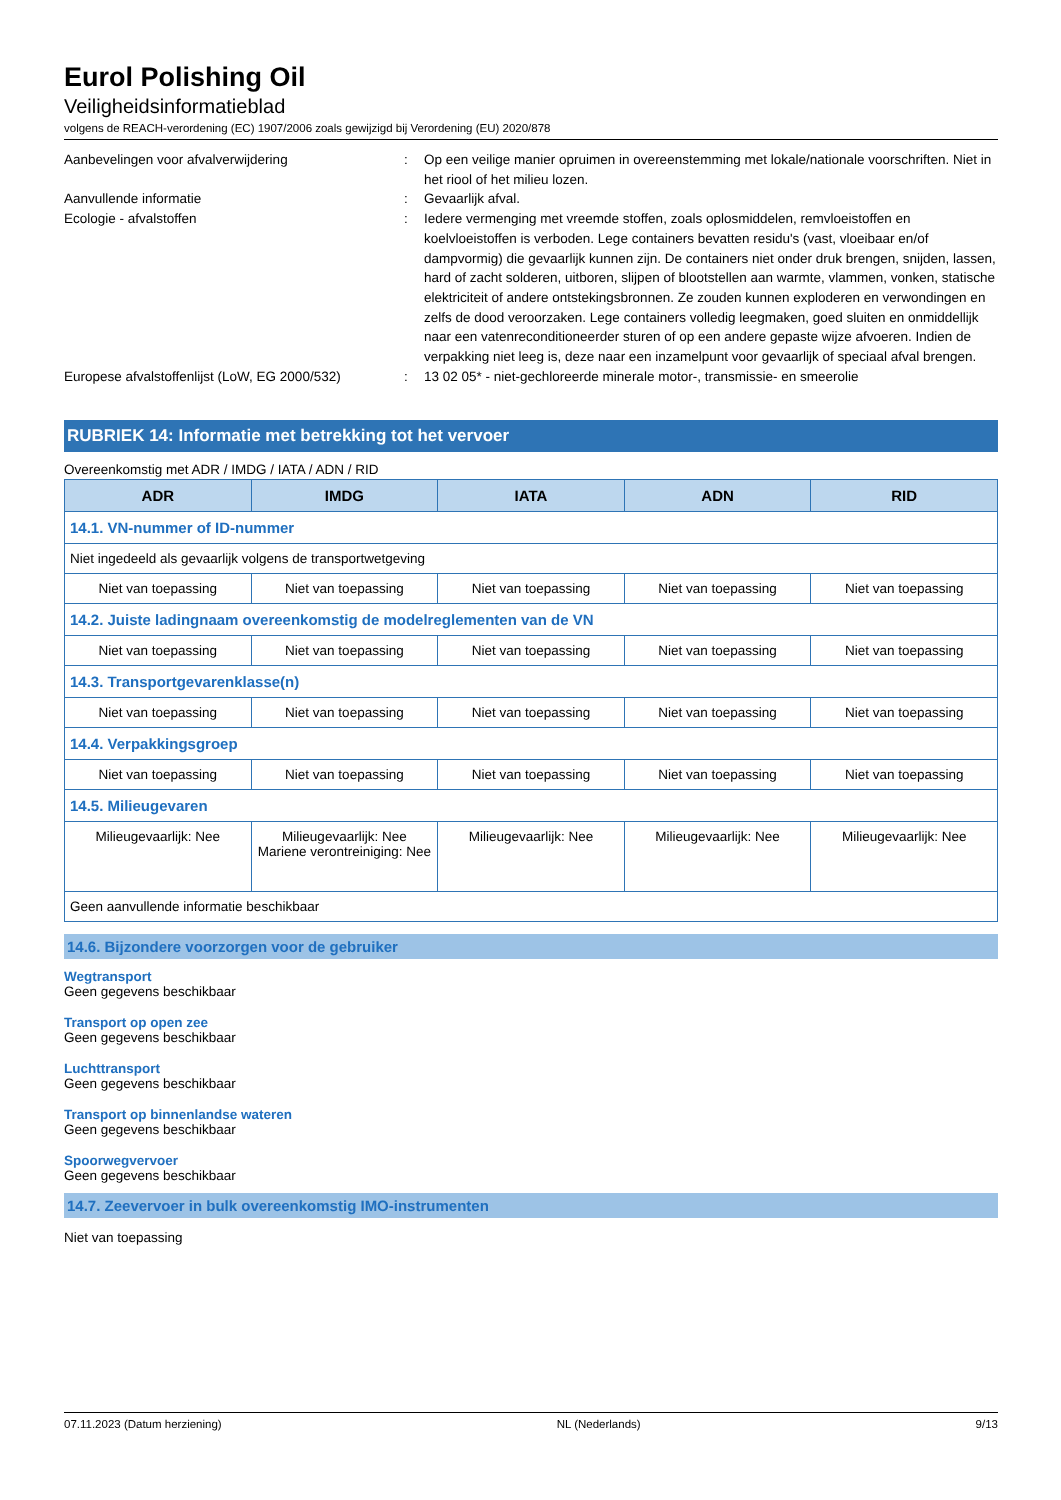Eurol Polishing Oil
Veiligheidsinformatieblad
volgens de REACH-verordening (EC) 1907/2006 zoals gewijzigd bij Verordening (EU) 2020/878
Aanbevelingen voor afvalverwijdering : Op een veilige manier opruimen in overeenstemming met lokale/nationale voorschriften. Niet in het riool of het milieu lozen.
Aanvullende informatie : Gevaarlijk afval.
Ecologie - afvalstoffen : Iedere vermenging met vreemde stoffen, zoals oplosmiddelen, remvloeistoffen en koelvloeistoffen is verboden. Lege containers bevatten residu's (vast, vloeibaar en/of dampvormig) die gevaarlijk kunnen zijn. De containers niet onder druk brengen, snijden, lassen, hard of zacht solderen, uitboren, slijpen of blootstellen aan warmte, vlammen, vonken, statische elektriciteit of andere ontstekingsbronnen. Ze zouden kunnen exploderen en verwondingen en zelfs de dood veroorzaken. Lege containers volledig leegmaken, goed sluiten en onmiddellijk naar een vatenreconditioneerder sturen of op een andere gepaste wijze afvoeren. Indien de verpakking niet leeg is, deze naar een inzamelpunt voor gevaarlijk of speciaal afval brengen.
Europese afvalstoffenlijst (LoW, EG 2000/532)
: 13 02 05* - niet-gechloreerde minerale motor-, transmissie- en smeerolie
RUBRIEK 14: Informatie met betrekking tot het vervoer
Overeenkomstig met ADR / IMDG / IATA / ADN / RID
| ADR | IMDG | IATA | ADN | RID |
| --- | --- | --- | --- | --- |
| 14.1. VN-nummer of ID-nummer | | | | |
| Niet ingedeeld als gevaarlijk volgens de transportwetgeving | | | | |
| Niet van toepassing | Niet van toepassing | Niet van toepassing | Niet van toepassing | Niet van toepassing |
| 14.2. Juiste ladingnaam overeenkomstig de modelreglementen van de VN | | | | |
| Niet van toepassing | Niet van toepassing | Niet van toepassing | Niet van toepassing | Niet van toepassing |
| 14.3. Transportgevarenklasse(n) | | | | |
| Niet van toepassing | Niet van toepassing | Niet van toepassing | Niet van toepassing | Niet van toepassing |
| 14.4. Verpakkingsgroep | | | | |
| Niet van toepassing | Niet van toepassing | Niet van toepassing | Niet van toepassing | Niet van toepassing |
| 14.5. Milieugevaren | | | | |
| Milieugevaarlijk: Nee | Milieugevaarlijk: Nee Mariene verontreiniging: Nee | Milieugevaarlijk: Nee | Milieugevaarlijk: Nee | Milieugevaarlijk: Nee |
| Geen aanvullende informatie beschikbaar | | | | |
14.6. Bijzondere voorzorgen voor de gebruiker
Wegtransport
Geen gegevens beschikbaar
Transport op open zee
Geen gegevens beschikbaar
Luchttransport
Geen gegevens beschikbaar
Transport op binnenlandse wateren
Geen gegevens beschikbaar
Spoorwegvervoer
Geen gegevens beschikbaar
14.7. Zeevervoer in bulk overeenkomstig IMO-instrumenten
Niet van toepassing
07.11.2023 (Datum herziening) NL (Nederlands) 9/13